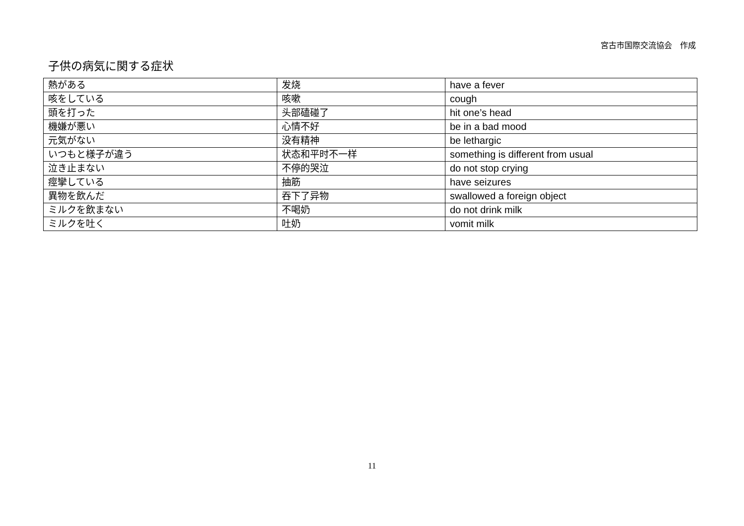宮古市国際交流協会　作成
子供の病気に関する症状
| 熱がある | 发烧 | have a fever |
| 咳をしている | 咳嗽 | cough |
| 頭を打った | 头部磕碰了 | hit one’s head |
| 機嫌が悪い | 心情不好 | be in a bad mood |
| 元気がない | 没有精神 | be lethargic |
| いつもと様子が違う | 状态和平时不一样 | something is different from usual |
| 泣き止まない | 不停的哭泣 | do not stop crying |
| 痙攣している | 抽筋 | have seizures |
| 異物を飲んだ | 吞下了异物 | swallowed a foreign object |
| ミルクを飲まない | 不喝奶 | do not drink milk |
| ミルクを吐く | 吐奶 | vomit milk |
11